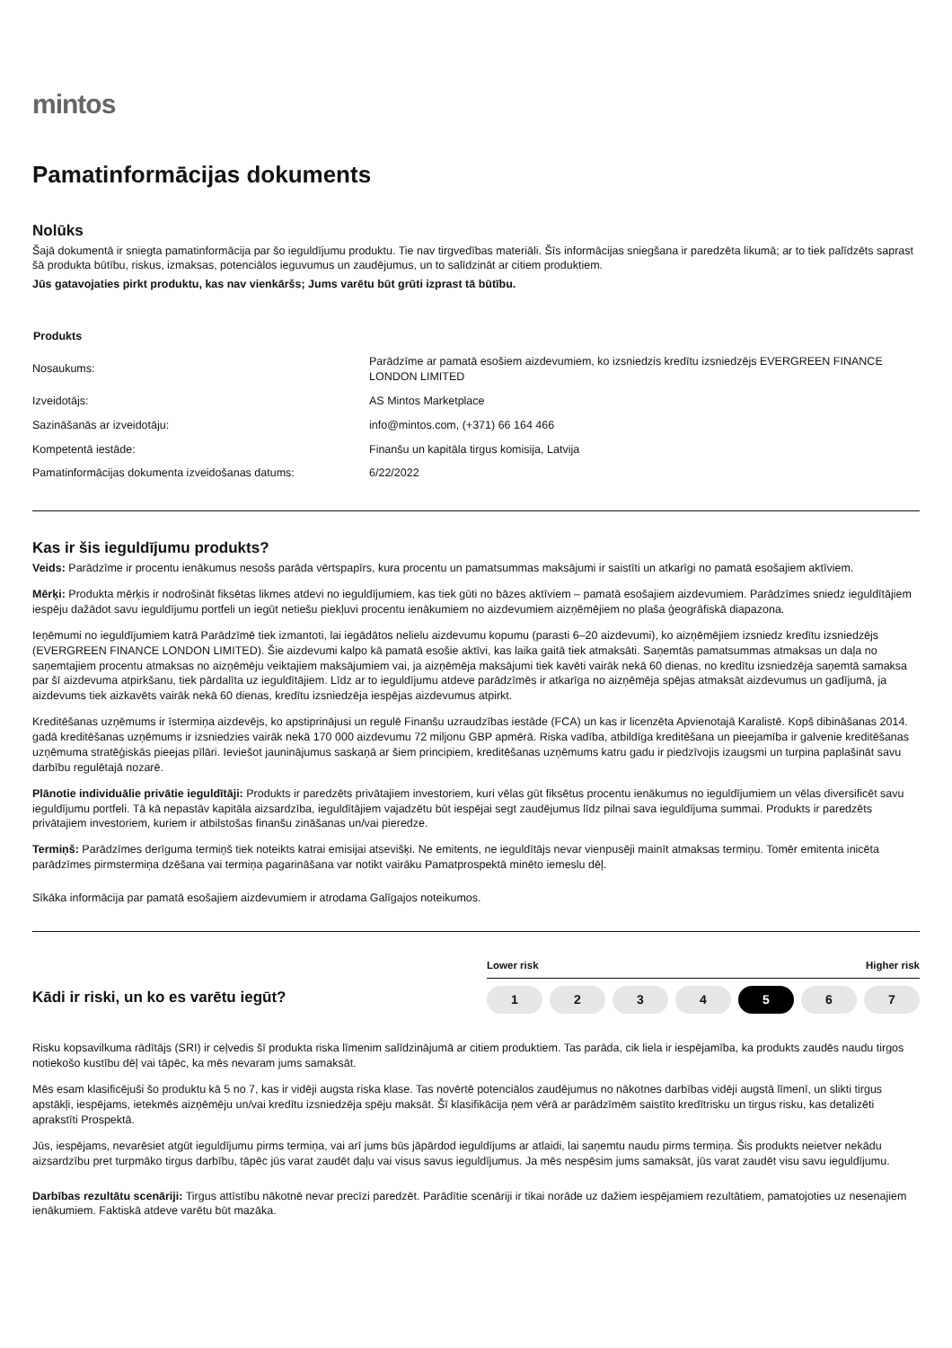mintos
Pamatinformācijas dokuments
Nolūks
Šajā dokumentā ir sniegta pamatinformācija par šo ieguldījumu produktu. Tie nav tirgvedības materiāli. Šīs informācijas sniegšana ir paredzēta likumā; ar to tiek palīdzēts saprast šā produkta būtību, riskus, izmaksas, potenciālos ieguvumus un zaudējumus, un to salīdzināt ar citiem produktiem.
Jūs gatavojaties pirkt produktu, kas nav vienkāršs; Jums varētu būt grūti izprast tā būtību.
| Produkts | |
| --- | --- |
| Nosaukums: | Parādzīme ar pamatā esošiem aizdevumiem, ko izsniedzis kredītu izsniedzējs EVERGREEN FINANCE LONDON LIMITED |
| Izveidotājs: | AS Mintos Marketplace |
| Sazināšanās ar izveidotāju: | info@mintos.com, (+371) 66 164 466 |
| Kompetentā iestāde: | Finanšu un kapitāla tirgus komisija, Latvija |
| Pamatinformācijas dokumenta izveidošanas datums: | 6/22/2022 |
Kas ir šis ieguldījumu produkts?
Veids: Parādzīme ir procentu ienākumus nesošs parāda vērtspapīrs, kura procentu un pamatsummas maksājumi ir saistīti un atkarīgi no pamatā esošajiem aktīviem.
Mērķi: Produkta mērķis ir nodrošināt fiksētas likmes atdevi no ieguldījumiem, kas tiek gūti no bāzes aktīviem – pamatā esošajiem aizdevumiem. Parādzīmes sniedz ieguldītājiem iespēju dažādot savu ieguldījumu portfeli un iegūt netiešu piekļuvi procentu ienākumiem no aizdevumiem aizņēmējiem no plaša ģeogrāfiskā diapazona.
Ieņēmumi no ieguldījumiem katrā Parādzīmē tiek izmantoti, lai iegādātos nelielu aizdevumu kopumu (parasti 6–20 aizdevumi), ko aizņēmējiem izsniedz kredītu izsniedzējs (EVERGREEN FINANCE LONDON LIMITED). Šie aizdevumi kalpo kā pamatā esošie aktīvi, kas laika gaitā tiek atmaksāti. Saņemtās pamatsummas atmaksas un daļa no saņemtajiem procentu atmaksas no aizņēmēju veiktajiem maksājumiem vai, ja aizņēmēja maksājumi tiek kavēti vairāk nekā 60 dienas, no kredītu izsniedzēja saņemtā samaksa par šī aizdevuma atpirkšanu, tiek pārdalīta uz ieguldītājiem. Līdz ar to ieguldījumu atdeve parādzīmēs ir atkarīga no aizņēmēja spējas atmaksāt aizdevumus un gadījumā, ja aizdevums tiek aizkavēts vairāk nekā 60 dienas, kredītu izsniedzēja iespējas aizdevumus atpirkt.
Kreditēšanas uzņēmums ir īstermiņa aizdevējs, ko apstiprinājusi un regulē Finanšu uzraudzības iestāde (FCA) un kas ir licenzēta Apvienotajā Karalistē. Kopš dibināšanas 2014. gadā kreditēšanas uzņēmums ir izsniedzies vairāk nekā 170 000 aizdevumu 72 miljonu GBP apmērā. Riska vadība, atbildīga kreditēšana un pieejamība ir galvenie kreditēšanas uzņēmuma stratēģiskās pieejas pīlāri. Ieviešot jauninājumus saskaņā ar šiem principiem, kreditēšanas uzņēmums katru gadu ir piedzīvojis izaugsmi un turpina paplašināt savu darbību regulētajā nozarē.
Plānotie individuālie privātie ieguldītāji: Produkts ir paredzēts privātajiem investoriem, kuri vēlas gūt fiksētus procentu ienākumus no ieguldījumiem un vēlas diversificēt savu ieguldījumu portfeli. Tā kā nepastāv kapitāla aizsardzība, ieguldītājiem vajadzētu būt iespējai segt zaudējumus līdz pilnai sava ieguldījuma summai. Produkts ir paredzēts privātajiem investoriem, kuriem ir atbilstošas finanšu zināšanas un/vai pieredze.
Termiņš: Parādzīmes derīguma termiņš tiek noteikts katrai emisijai atsevišķi. Ne emitents, ne ieguldītājs nevar vienpusēji mainīt atmaksas termiņu. Tomēr emitenta inicēta parādzīmes pirmstermiņa dzēšana vai termiņa pagarināšana var notikt vairāku Pamatprospektā minēto iemeslu dēļ.
Sīkāka informācija par pamatā esošajiem aizdevumiem ir atrodama Galīgajos noteikumos.
Kādi ir riski, un ko es varētu iegūt?
Lower risk Higher risk
1 2 3 4 5 6 7
Risku kopsavilkuma rādītājs (SRI) ir ceļvedis šī produkta riska līmenim salīdzinājumā ar citiem produktiem. Tas parāda, cik liela ir iespējamība, ka produkts zaudēs naudu tirgos notiekošo kustību dēļ vai tāpēc, ka mēs nevaram jums samaksāt.
Mēs esam klasificējuši šo produktu kā 5 no 7, kas ir vidēji augsta riska klase. Tas novērtē potenciālos zaudējumus no nākotnes darbības vidēji augstā līmenī, un slikti tirgus apstākļi, iespējams, ietekmēs aizņēmēju un/vai kredītu izsniedzēja spēju maksāt. Šī klasifikācija ņem vērā ar parādzīmēm saistīto kredītrisku un tirgus risku, kas detalizēti aprakstīti Prospektā.
Jūs, iespējams, nevarēsiet atgūt ieguldījumu pirms termiņa, vai arī jums būs jāpārdod ieguldījums ar atlaidi, lai saņemtu naudu pirms termiņa. Šis produkts neietver nekādu aizsardzību pret turpmāko tirgus darbību, tāpēc jūs varat zaudēt daļu vai visus savus ieguldījumus. Ja mēs nespēsim jums samaksāt, jūs varat zaudēt visu savu ieguldījumu.
Darbības rezultātu scenāriji: Tirgus attīstību nākotnē nevar precīzi paredzēt. Parādītie scenāriji ir tikai norāde uz dažiem iespējamiem rezultātiem, pamatojoties uz nesenajiem ienākumiem. Faktiskā atdeve varētu būt mazāka.